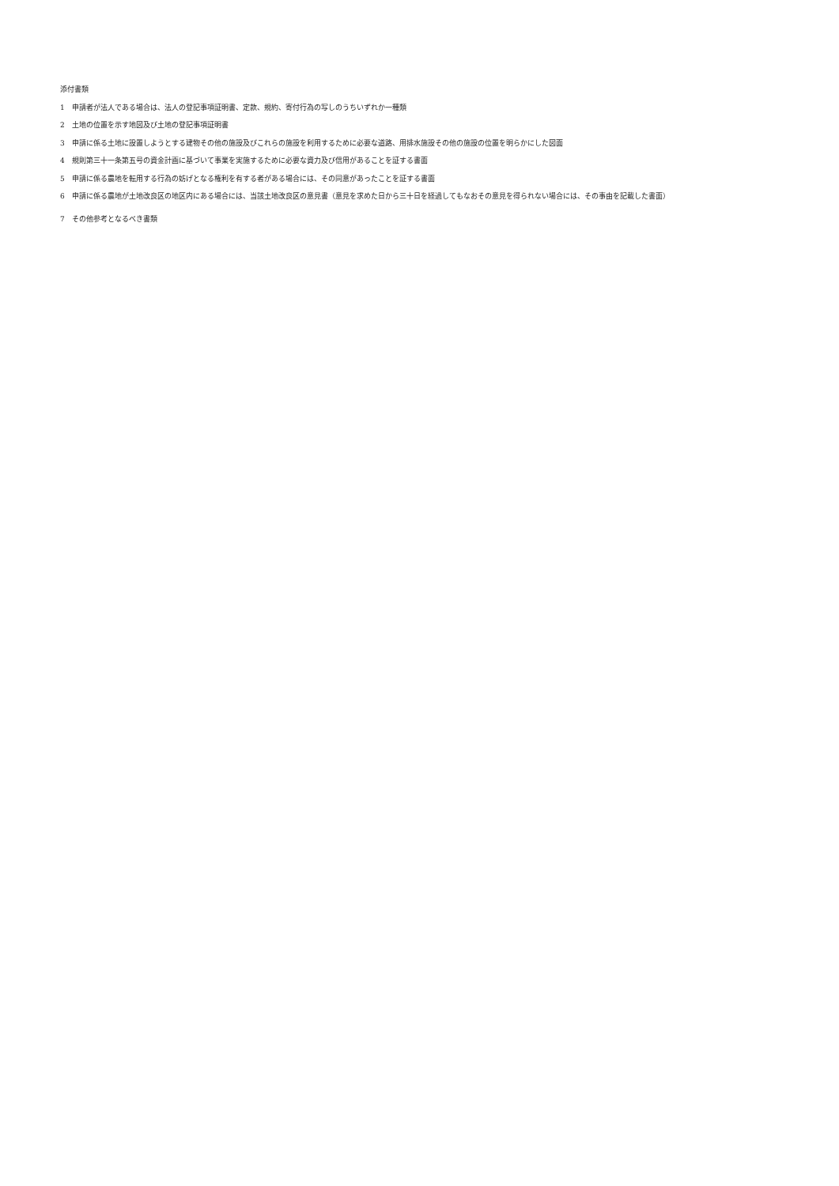添付書類
1　申請者が法人である場合は、法人の登記事項証明書、定款、規約、寄付行為の写しのうちいずれか一種類
2　土地の位置を示す地図及び土地の登記事項証明書
3　申請に係る土地に設置しようとする建物その他の施設及びこれらの施設を利用するために必要な道路、用排水施設その他の施設の位置を明らかにした図面
4　規則第三十一条第五号の資金計画に基づいて事業を実施するために必要な資力及び信用があることを証する書面
5　申請に係る農地を転用する行為の妨げとなる権利を有する者がある場合には、その同意があったことを証する書面
6　申請に係る農地が土地改良区の地区内にある場合には、当該土地改良区の意見書（意見を求めた日から三十日を経過してもなおその意見を得られない場合には、その事由を記載した書面）
7　その他参考となるべき書類